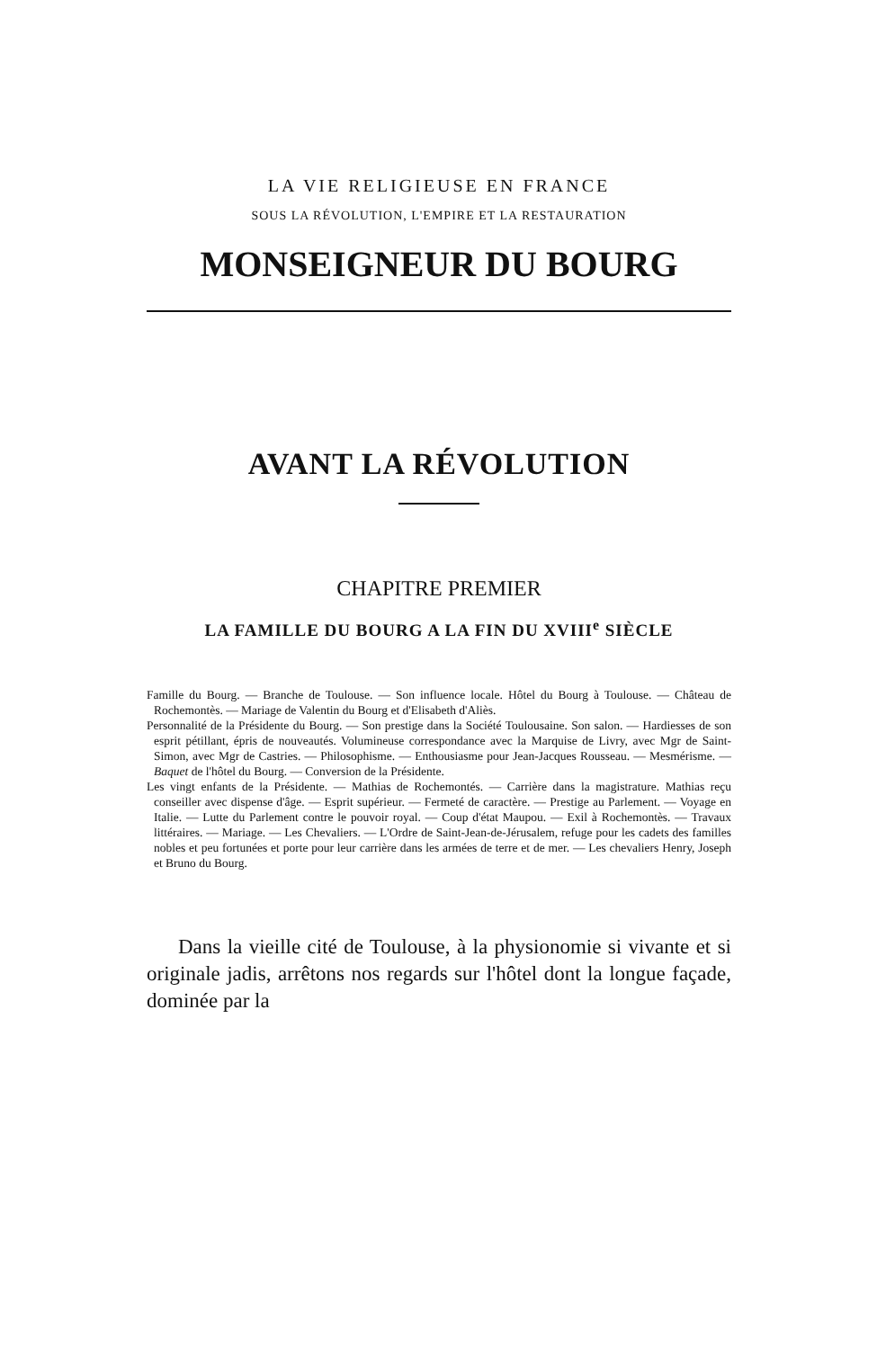LA VIE RELIGIEUSE EN FRANCE
SOUS LA RÉVOLUTION, L'EMPIRE ET LA RESTAURATION
MONSEIGNEUR DU BOURG
AVANT LA RÉVOLUTION
CHAPITRE PREMIER
LA FAMILLE DU BOURG A LA FIN DU XVIII<sup>e</sup> SIÈCLE
Famille du Bourg. — Branche de Toulouse. — Son influence locale. Hôtel du Bourg à Toulouse. — Château de Rochemontès. — Mariage de Valentin du Bourg et d'Elisabeth d'Aliès.
Personnalité de la Présidente du Bourg. — Son prestige dans la Société Toulousaine. Son salon. — Hardiesses de son esprit pétillant, épris de nouveautés. Volumineuse correspondance avec la Marquise de Livry, avec Mgr de Saint-Simon, avec Mgr de Castries. — Philosophisme. — Enthousiasme pour Jean-Jacques Rousseau. — Mesmérisme. — Baquet de l'hôtel du Bourg. — Conversion de la Présidente.
Les vingt enfants de la Présidente. — Mathias de Rochemontés. — Carrière dans la magistrature. Mathias reçu conseiller avec dispense d'âge. — Esprit supérieur. — Fermeté de caractère. — Prestige au Parlement. — Voyage en Italie. — Lutte du Parlement contre le pouvoir royal. — Coup d'état Maupou. — Exil à Rochemontès. — Travaux littéraires. — Mariage. — Les Chevaliers. — L'Ordre de Saint-Jean-de-Jérusalem, refuge pour les cadets des familles nobles et peu fortunées et porte pour leur carrière dans les armées de terre et de mer. — Les chevaliers Henry, Joseph et Bruno du Bourg.
Dans la vieille cité de Toulouse, à la physionomie si vivante et si originale jadis, arrêtons nos regards sur l'hôtel dont la longue façade, dominée par la